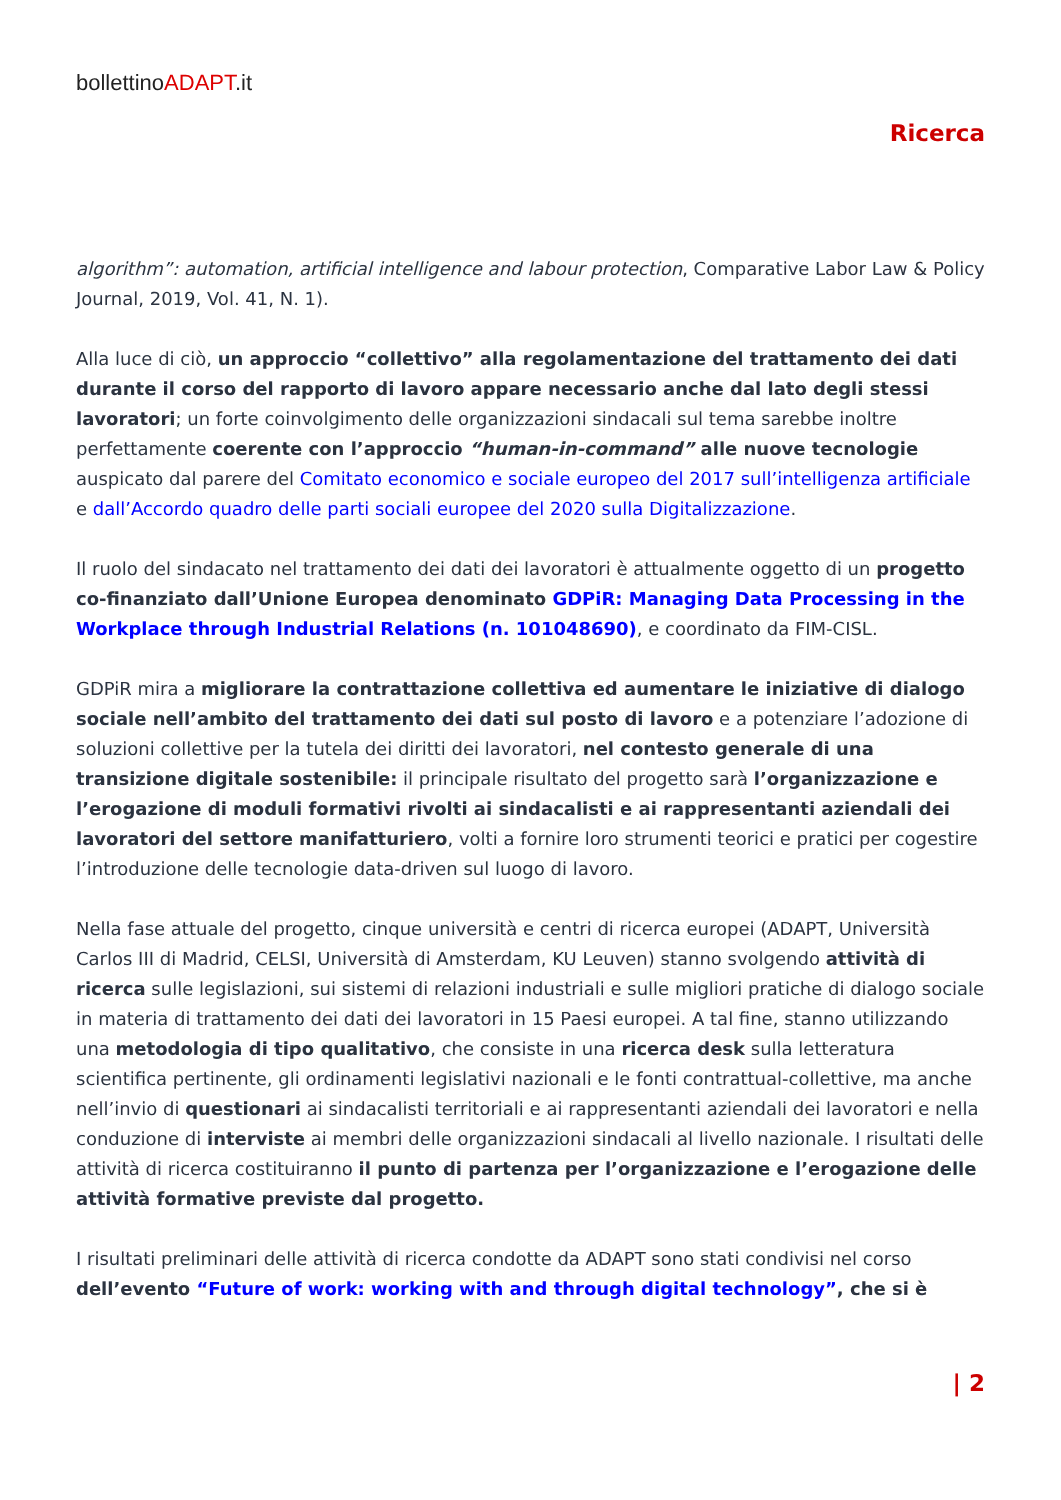bollettinoADAPT.it
Ricerca
algorithm”: automation, artificial intelligence and labour protection, Comparative Labor Law & Policy Journal, 2019, Vol. 41, N. 1).
Alla luce di ciò, un approccio “collettivo” alla regolamentazione del trattamento dei dati durante il corso del rapporto di lavoro appare necessario anche dal lato degli stessi lavoratori; un forte coinvolgimento delle organizzazioni sindacali sul tema sarebbe inoltre perfettamente coerente con l’approccio “human-in-command” alle nuove tecnologie auspicato dal parere del Comitato economico e sociale europeo del 2017 sull’intelligenza artificiale e dall’Accordo quadro delle parti sociali europee del 2020 sulla Digitalizzazione.
Il ruolo del sindacato nel trattamento dei dati dei lavoratori è attualmente oggetto di un progetto co-finanziato dall’Unione Europea denominato GDPiR: Managing Data Processing in the Workplace through Industrial Relations (n. 101048690), e coordinato da FIM-CISL.
GDPiR mira a migliorare la contrattazione collettiva ed aumentare le iniziative di dialogo sociale nell’ambito del trattamento dei dati sul posto di lavoro e a potenziare l’adozione di soluzioni collettive per la tutela dei diritti dei lavoratori, nel contesto generale di una transizione digitale sostenibile: il principale risultato del progetto sarà l’organizzazione e l’erogazione di moduli formativi rivolti ai sindacalisti e ai rappresentanti aziendali dei lavoratori del settore manifatturiero, volti a fornire loro strumenti teorici e pratici per cogestire l’introduzione delle tecnologie data-driven sul luogo di lavoro.
Nella fase attuale del progetto, cinque università e centri di ricerca europei (ADAPT, Università Carlos III di Madrid, CELSI, Università di Amsterdam, KU Leuven) stanno svolgendo attività di ricerca sulle legislazioni, sui sistemi di relazioni industriali e sulle migliori pratiche di dialogo sociale in materia di trattamento dei dati dei lavoratori in 15 Paesi europei. A tal fine, stanno utilizzando una metodologia di tipo qualitativo, che consiste in una ricerca desk sulla letteratura scientifica pertinente, gli ordinamenti legislativi nazionali e le fonti contrattual-collettive, ma anche nell’invio di questionari ai sindacalisti territoriali e ai rappresentanti aziendali dei lavoratori e nella conduzione di interviste ai membri delle organizzazioni sindacali al livello nazionale. I risultati delle attività di ricerca costituiranno il punto di partenza per l’organizzazione e l’erogazione delle attività formative previste dal progetto.
I risultati preliminari delle attività di ricerca condotte da ADAPT sono stati condivisi nel corso dell’evento “Future of work: working with and through digital technology”, che si è
| 2